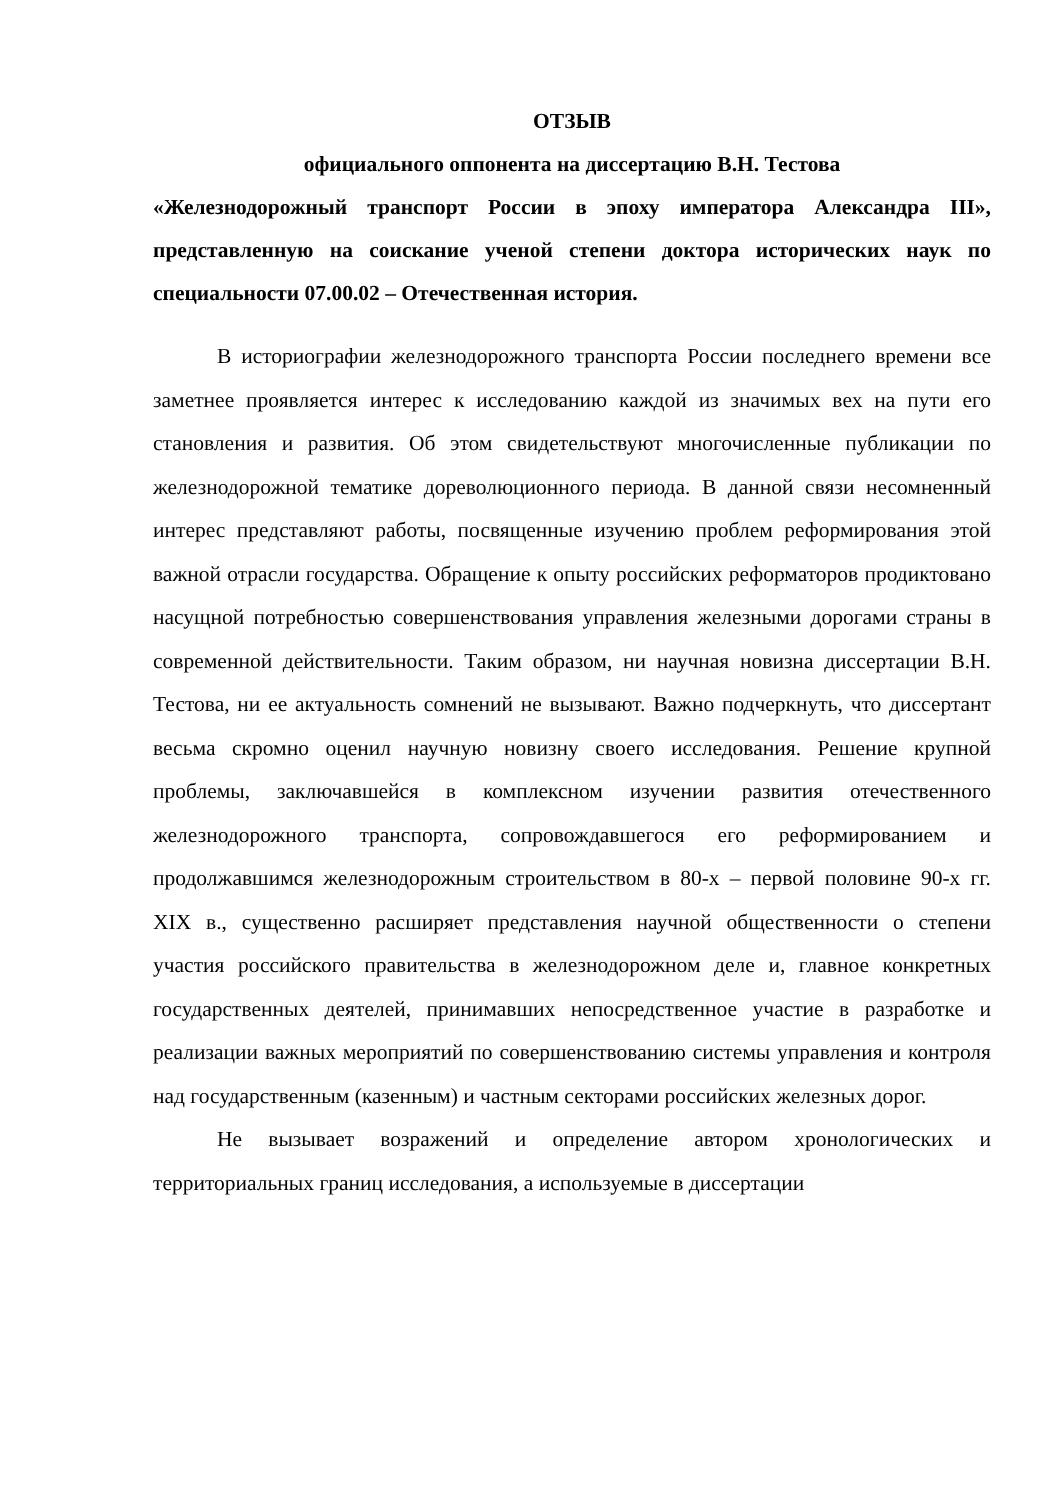ОТЗЫВ
официального оппонента на диссертацию В.Н. Тестова
«Железнодорожный транспорт России в эпоху императора Александра III», представленную на соискание ученой степени доктора исторических наук по специальности 07.00.02 – Отечественная история.
В историографии железнодорожного транспорта России последнего времени все заметнее проявляется интерес к исследованию каждой из значимых вех на пути его становления и развития. Об этом свидетельствуют многочисленные публикации по железнодорожной тематике дореволюционного периода. В данной связи несомненный интерес представляют работы, посвященные изучению проблем реформирования этой важной отрасли государства. Обращение к опыту российских реформаторов продиктовано насущной потребностью совершенствования управления железными дорогами страны в современной действительности. Таким образом, ни научная новизна диссертации В.Н. Тестова, ни ее актуальность сомнений не вызывают. Важно подчеркнуть, что диссертант весьма скромно оценил научную новизну своего исследования. Решение крупной проблемы, заключавшейся в комплексном изучении развития отечественного железнодорожного транспорта, сопровождавшегося его реформированием и продолжавшимся железнодорожным строительством в 80-х – первой половине 90-х гг. XIX в., существенно расширяет представления научной общественности о степени участия российского правительства в железнодорожном деле и, главное конкретных государственных деятелей, принимавших непосредственное участие в разработке и реализации важных мероприятий по совершенствованию системы управления и контроля над государственным (казенным) и частным секторами российских железных дорог.
Не вызывает возражений и определение автором хронологических и территориальных границ исследования, а используемые в диссертации